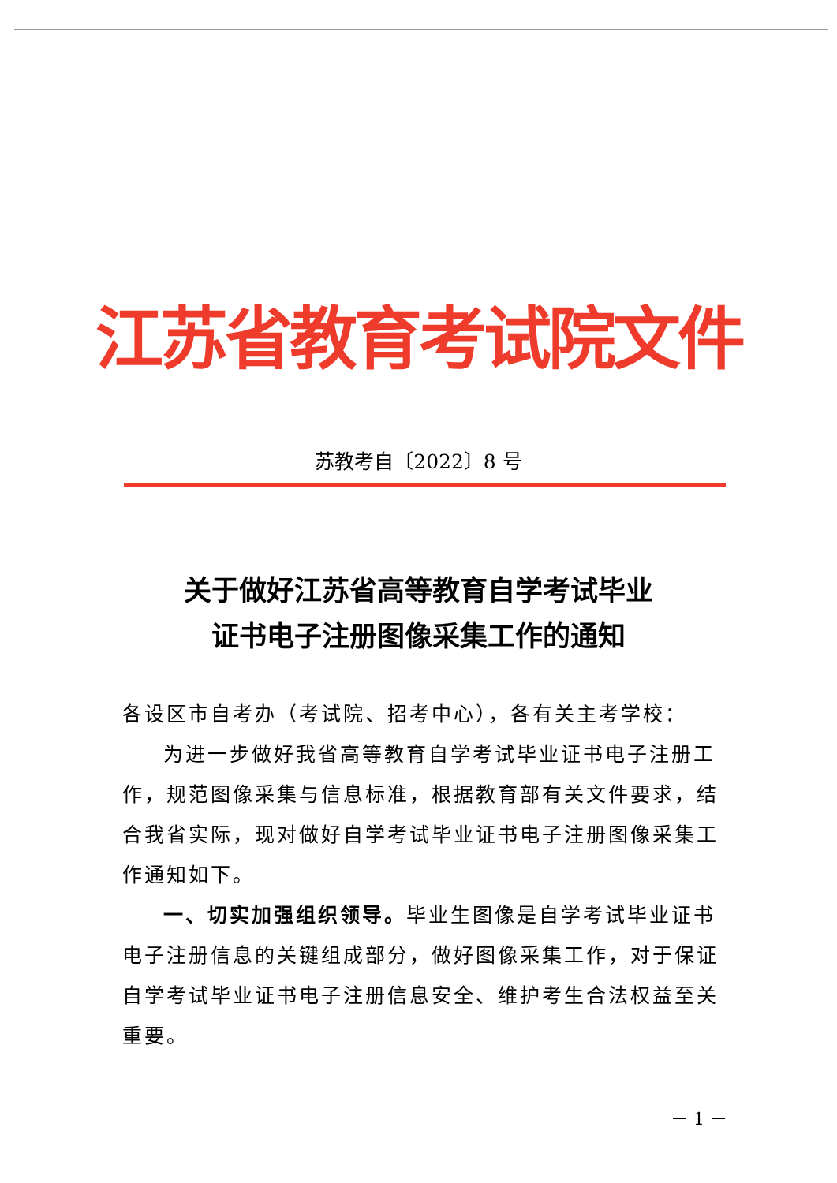江苏省教育考试院文件
苏教考自〔2022〕8 号
关于做好江苏省高等教育自学考试毕业
证书电子注册图像采集工作的通知
各设区市自考办（考试院、招考中心），各有关主考学校：
为进一步做好我省高等教育自学考试毕业证书电子注册工作，规范图像采集与信息标准，根据教育部有关文件要求，结合我省实际，现对做好自学考试毕业证书电子注册图像采集工作通知如下。
一、切实加强组织领导。毕业生图像是自学考试毕业证书电子注册信息的关键组成部分，做好图像采集工作，对于保证自学考试毕业证书电子注册信息安全、维护考生合法权益至关重要。
－ 1 －